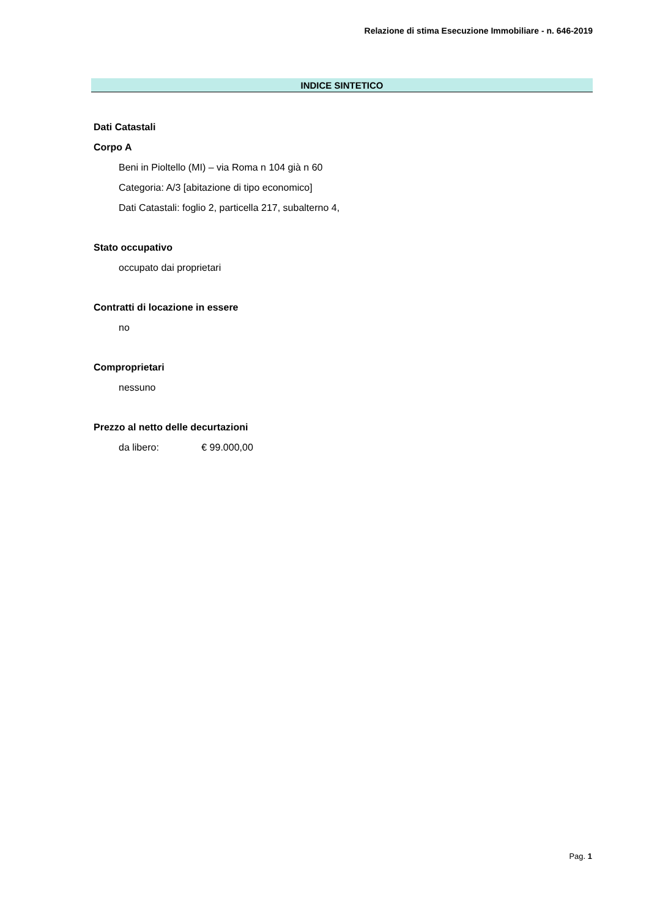Relazione di stima Esecuzione Immobiliare - n. 646-2019
INDICE SINTETICO
Dati Catastali
Corpo A
Beni in Pioltello (MI) – via Roma n 104 già n 60
Categoria: A/3 [abitazione di tipo economico]
Dati Catastali: foglio 2, particella 217, subalterno 4,
Stato occupativo
occupato dai proprietari
Contratti di locazione in essere
no
Comproprietari
nessuno
Prezzo al netto delle decurtazioni
da libero: € 99.000,00
Pag. 1